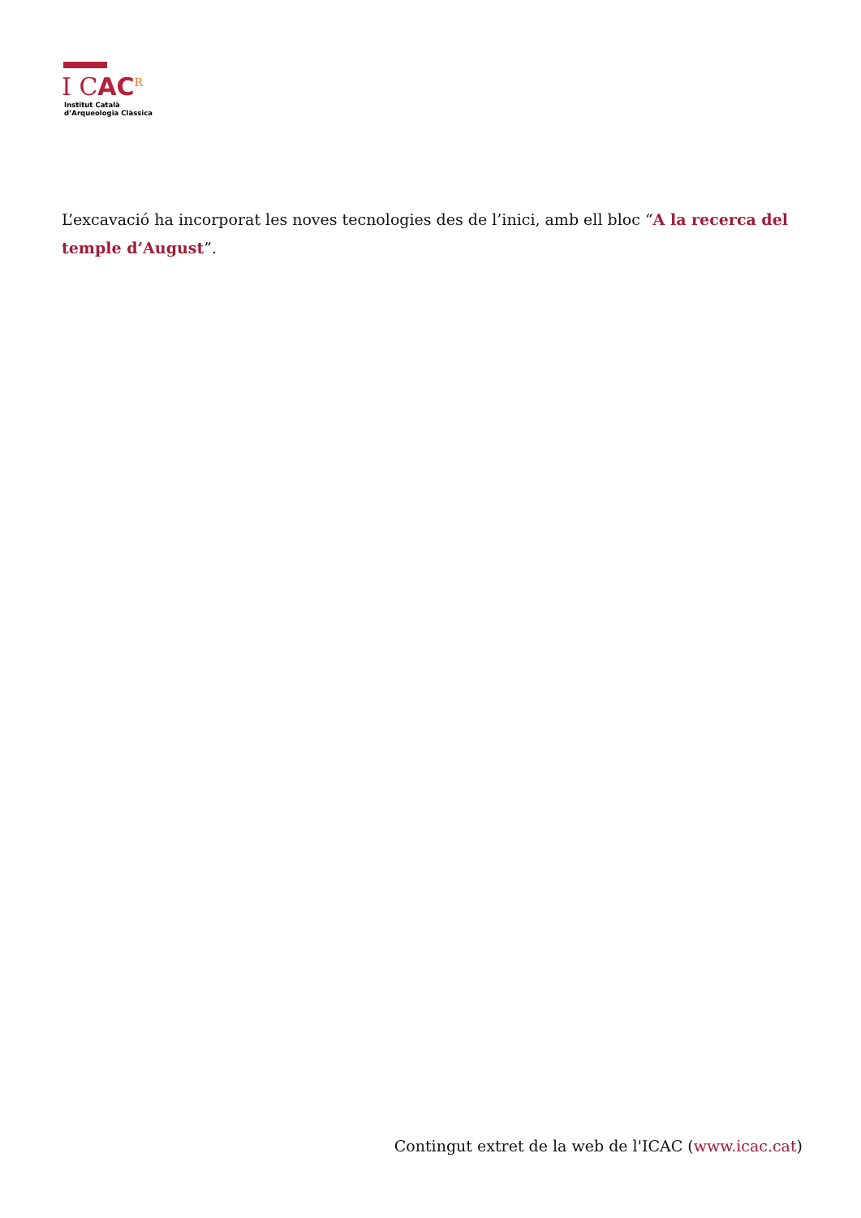I CAC<sup>R</sup>
Institut Català
d’Arqueologia Clàssica
L’excavació ha incorporat les noves tecnologies des de l’inici, amb ell bloc “A la recerca del temple d’August”.
Contingut extret de la web de l'ICAC (www.icac.cat)